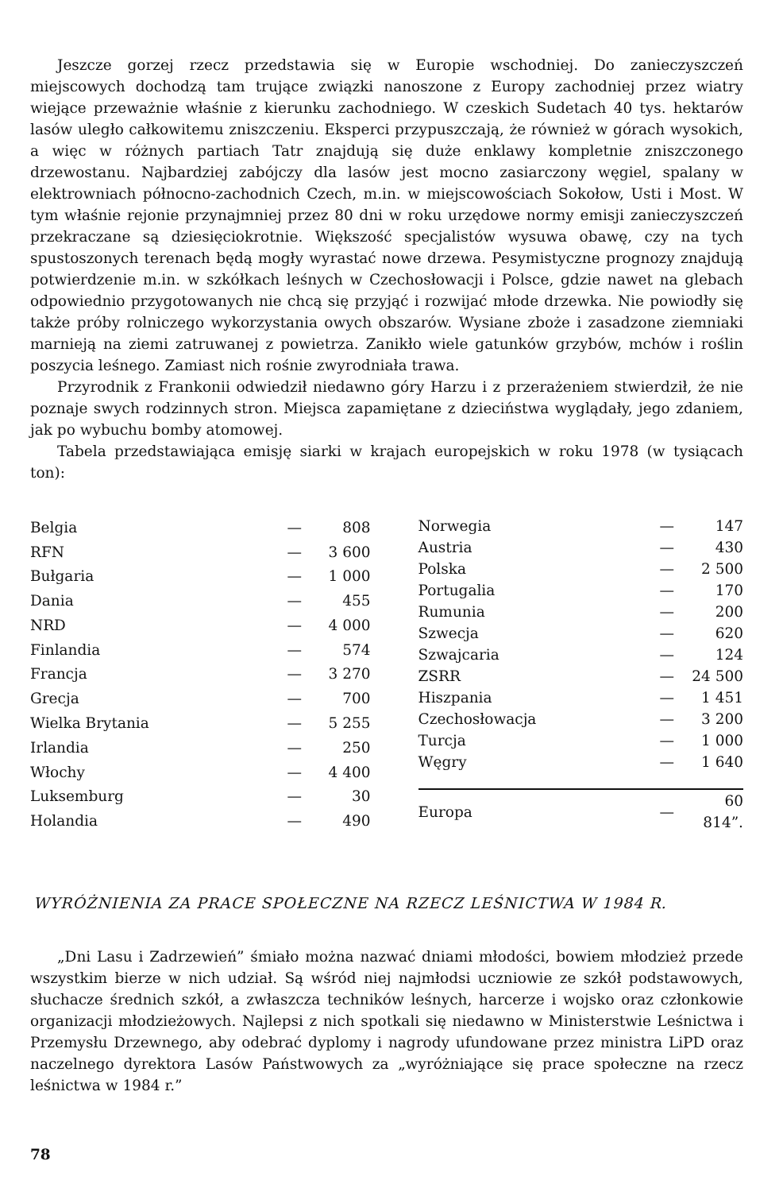Jeszcze gorzej rzecz przedstawia się w Europie wschodniej. Do zanieczyszczeń miejscowych dochodzą tam trujące związki nanoszone z Europy zachodniej przez wiatry wiejące przeważnie właśnie z kierunku zachodniego. W czeskich Sudetach 40 tys. hektarów lasów uległo całkowitemu zniszczeniu. Eksperci przypuszczają, że również w górach wysokich, a więc w różnych partiach Tatr znajdują się duże enklawy kompletnie zniszczonego drzewostanu. Najbardziej zabójczy dla lasów jest mocno zasiarczony węgiel, spalany w elektrowniach północno-zachodnich Czech, m.in. w miejscowościach Sokołow, Usti i Most. W tym właśnie rejonie przynajmniej przez 80 dni w roku urzędowe normy emisji zanieczyszczeń przekraczane są dziesięciokrotnie. Większość specjalistów wysuwa obawę, czy na tych spustoszonych terenach będą mogły wyrastać nowe drzewa. Pesymistyczne prognozy znajdują potwierdzenie m.in. w szkółkach leśnych w Czechosłowacji i Polsce, gdzie nawet na glebach odpowiednio przygotowanych nie chcą się przyjąć i rozwijać młode drzewka. Nie powiodły się także próby rolniczego wykorzystania owych obszarów. Wysiane zboże i zasadzone ziemniaki marnieją na ziemi zatruwanej z powietrza. Zanikło wiele gatunków grzybów, mchów i roślin poszycia leśnego. Zamiast nich rośnie zwyrodniała trawa.
Przyrodnik z Frankonii odwiedził niedawno góry Harzu i z przerażeniem stwierdził, że nie poznaje swych rodzinnych stron. Miejsca zapamiętane z dzieciństwa wyglądały, jego zdaniem, jak po wybuchu bomby atomowej.
Tabela przedstawiająca emisję siarki w krajach europejskich w roku 1978 (w tysiącach ton):
| Belgia | — | 808 |
| RFN | — | 3 600 |
| Bułgaria | — | 1 000 |
| Dania | — | 455 |
| NRD | — | 4 000 |
| Finlandia | — | 574 |
| Francja | — | 3 270 |
| Grecja | — | 700 |
| Wielka Brytania | — | 5 255 |
| Irlandia | — | 250 |
| Włochy | — | 4 400 |
| Luksemburg | — | 30 |
| Holandia | — | 490 |
| Norwegia | — | 147 |
| Austria | — | 430 |
| Polska | — | 2 500 |
| Portugalia | — | 170 |
| Rumunia | — | 200 |
| Szwecja | — | 620 |
| Szwajcaria | — | 124 |
| ZSRR | — | 24 500 |
| Hiszpania | — | 1 451 |
| Czechosłowacja | — | 3 200 |
| Turcja | — | 1 000 |
| Węgry | — | 1 640 |
| Europa | — | 60 814”. |
WYRÓŻNIENIA ZA PRACE SPOŁECZNE NA RZECZ LEŚNICTWA W 1984 R.
„Dni Lasu i Zadrzewień” śmiało można nazwać dniami młodości, bowiem młodzież przede wszystkim bierze w nich udział. Są wśród niej najmłodsi uczniowie ze szkół podstawowych, słuchacze średnich szkół, a zwłaszcza techników leśnych, harcerze i wojsko oraz członkowie organizacji młodzieżowych. Najlepsi z nich spotkali się niedawno w Ministerstwie Leśnictwa i Przemysłu Drzewnego, aby odebrać dyplomy i nagrody ufundowane przez ministra LiPD oraz naczelnego dyrektora Lasów Państwowych za „wyróżniające się prace społeczne na rzecz leśnictwa w 1984 r.”
78